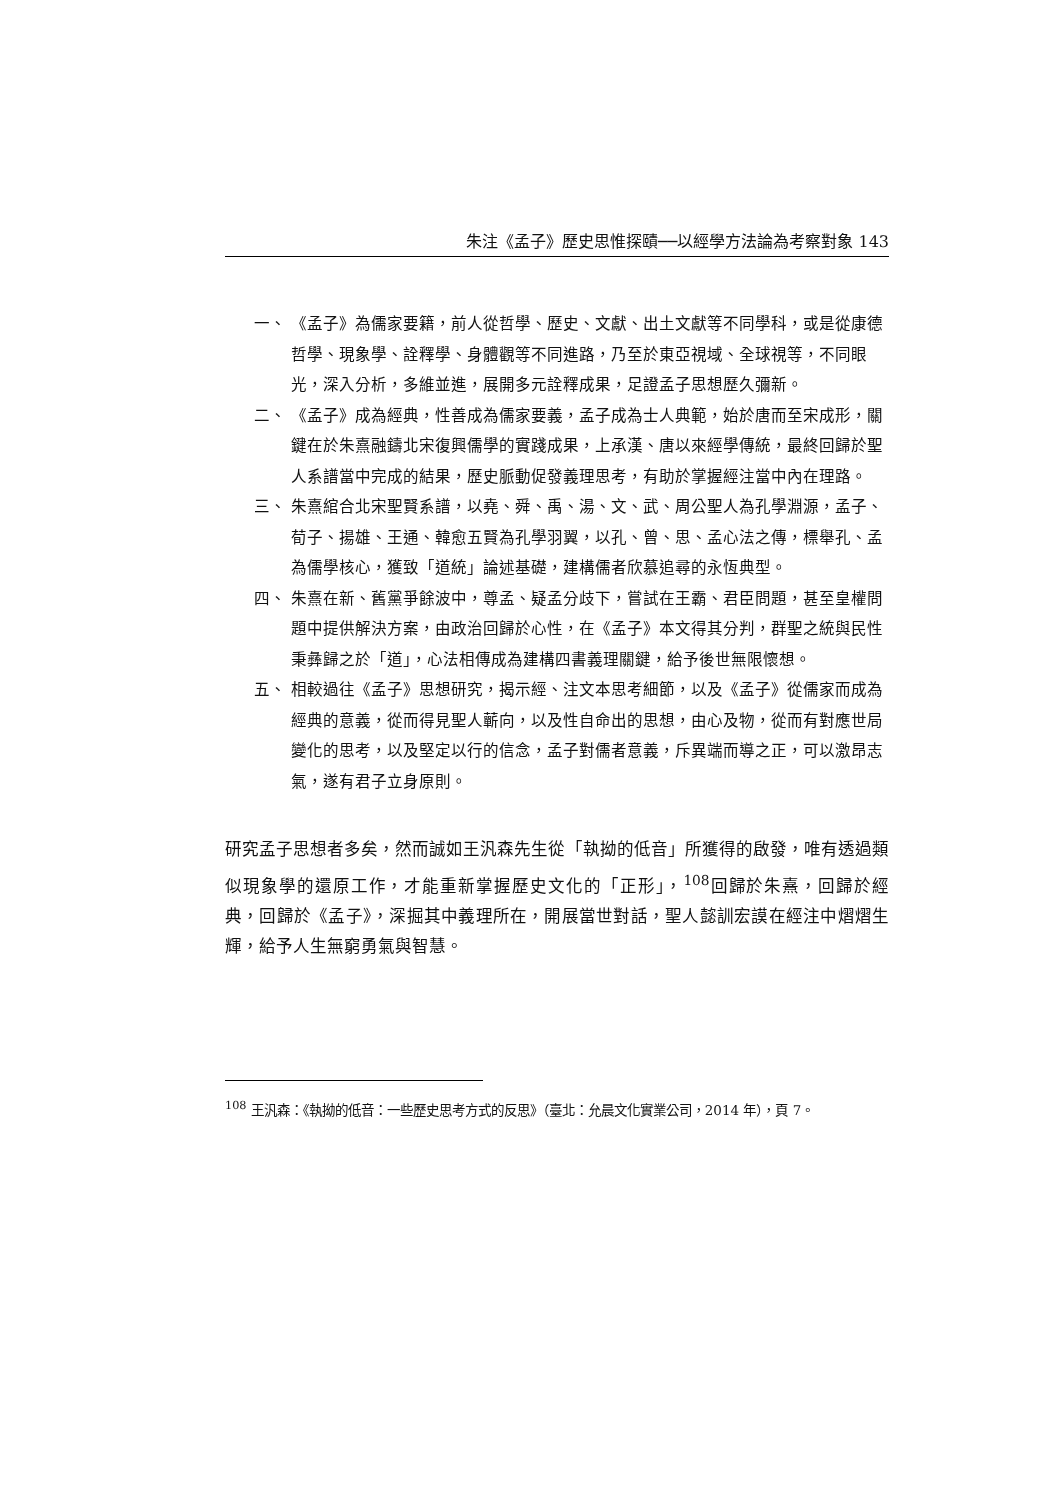朱注《孟子》歷史思惟探賾──以經學方法論為考察對象 143
一、 《孟子》為儒家要籍，前人從哲學、歷史、文獻、出土文獻等不同學科，或是從康德哲學、現象學、詮釋學、身體觀等不同進路，乃至於東亞視域、全球視等，不同眼光，深入分析，多維並進，展開多元詮釋成果，足證孟子思想歷久彌新。
二、 《孟子》成為經典，性善成為儒家要義，孟子成為士人典範，始於唐而至宋成形，關鍵在於朱熹融鑄北宋復興儒學的實踐成果，上承漢、唐以來經學傳統，最終回歸於聖人系譜當中完成的結果，歷史脈動促發義理思考，有助於掌握經注當中內在理路。
三、 朱熹綰合北宋聖賢系譜，以堯、舜、禹、湯、文、武、周公聖人為孔學淵源，孟子、荀子、揚雄、王通、韓愈五賢為孔學羽翼，以孔、曾、思、孟心法之傳，標舉孔、孟為儒學核心，獲致「道統」論述基礎，建構儒者欣慕追尋的永恆典型。
四、 朱熹在新、舊黨爭餘波中，尊孟、疑孟分歧下，嘗試在王霸、君臣問題，甚至皇權問題中提供解決方案，由政治回歸於心性，在《孟子》本文得其分判，群聖之統與民性秉彝歸之於「道」，心法相傳成為建構四書義理關鍵，給予後世無限懷想。
五、 相較過往《孟子》思想研究，揭示經、注文本思考細節，以及《孟子》從儒家而成為經典的意義，從而得見聖人蘄向，以及性自命出的思想，由心及物，從而有對應世局變化的思考，以及堅定以行的信念，孟子對儒者意義，斥異端而導之正，可以激昂志氣，遂有君子立身原則。
研究孟子思想者多矣，然而誠如王汎森先生從「執拗的低音」所獲得的啟發，唯有透過類似現象學的還原工作，才能重新掌握歷史文化的「正形」，<sup>108</sup>回歸於朱熹，回歸於經典，回歸於《孟子》，深掘其中義理所在，開展當世對話，聖人懿訓宏謨在經注中熠熠生輝，給予人生無窮勇氣與智慧。
<sup>108</sup> 王汎森：《執拗的低音：一些歷史思考方式的反思》（臺北：允晨文化實業公司，2014 年），頁 7。